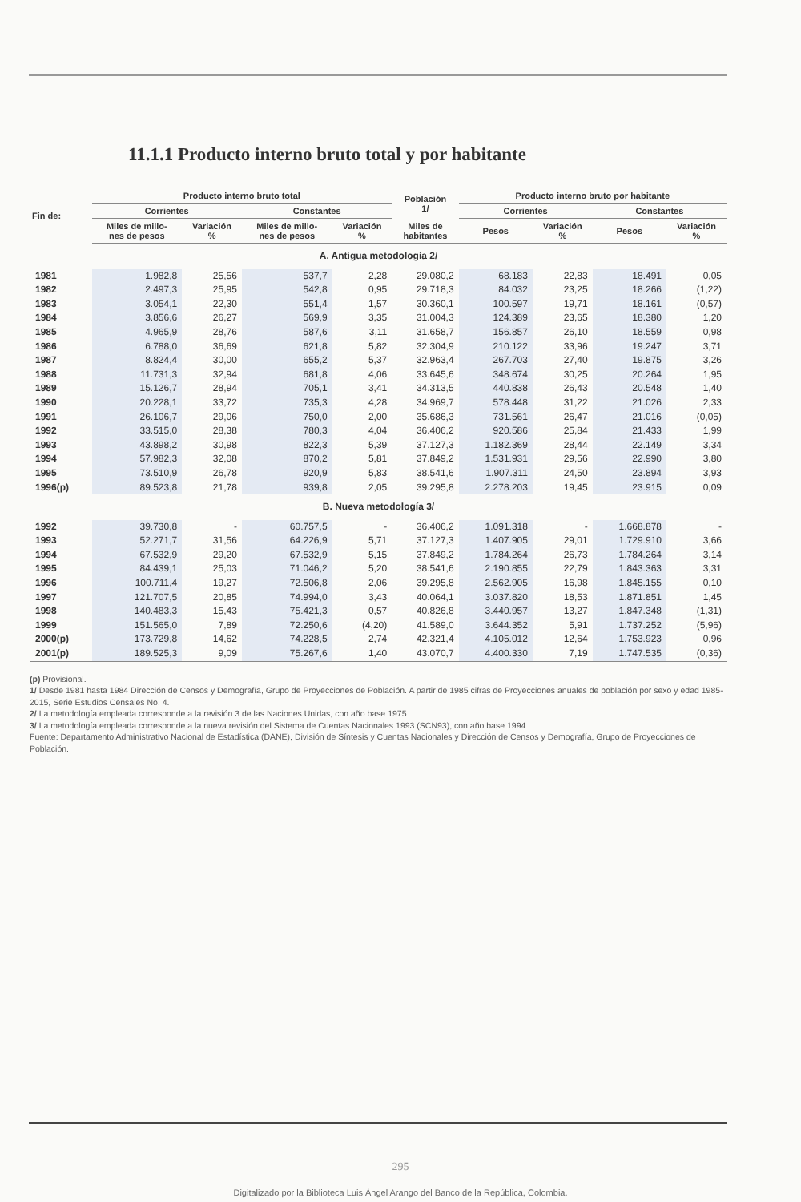11.1.1 Producto interno bruto total y por habitante
| Fin de: | Producto interno bruto total | | | | Población 1/ | Producto interno bruto por habitante | | | |
| --- | --- | --- | --- | --- | --- | --- | --- | --- | --- |
| | Corrientes | | Constantes | | | Corrientes | | Constantes | |
| | Miles de millo- nes de pesos | Variación % | Miles de millo- nes de pesos | Variación % | Miles de habitantes | Pesos | Variación % | Pesos | Variación % |
| A. Antigua metodología 2/ | | | | | | | | | |
| 1981 | 1.982,8 | 25,56 | 537,7 | 2,28 | 29.080,2 | 68.183 | 22,83 | 18.491 | 0,05 |
| 1982 | 2.497,3 | 25,95 | 542,8 | 0,95 | 29.718,3 | 84.032 | 23,25 | 18.266 | (1,22) |
| 1983 | 3.054,1 | 22,30 | 551,4 | 1,57 | 30.360,1 | 100.597 | 19,71 | 18.161 | (0,57) |
| 1984 | 3.856,6 | 26,27 | 569,9 | 3,35 | 31.004,3 | 124.389 | 23,65 | 18.380 | 1,20 |
| 1985 | 4.965,9 | 28,76 | 587,6 | 3,11 | 31.658,7 | 156.857 | 26,10 | 18.559 | 0,98 |
| 1986 | 6.788,0 | 36,69 | 621,8 | 5,82 | 32.304,9 | 210.122 | 33,96 | 19.247 | 3,71 |
| 1987 | 8.824,4 | 30,00 | 655,2 | 5,37 | 32.963,4 | 267.703 | 27,40 | 19.875 | 3,26 |
| 1988 | 11.731,3 | 32,94 | 681,8 | 4,06 | 33.645,6 | 348.674 | 30,25 | 20.264 | 1,95 |
| 1989 | 15.126,7 | 28,94 | 705,1 | 3,41 | 34.313,5 | 440.838 | 26,43 | 20.548 | 1,40 |
| 1990 | 20.228,1 | 33,72 | 735,3 | 4,28 | 34.969,7 | 578.448 | 31,22 | 21.026 | 2,33 |
| 1991 | 26.106,7 | 29,06 | 750,0 | 2,00 | 35.686,3 | 731.561 | 26,47 | 21.016 | (0,05) |
| 1992 | 33.515,0 | 28,38 | 780,3 | 4,04 | 36.406,2 | 920.586 | 25,84 | 21.433 | 1,99 |
| 1993 | 43.898,2 | 30,98 | 822,3 | 5,39 | 37.127,3 | 1.182.369 | 28,44 | 22.149 | 3,34 |
| 1994 | 57.982,3 | 32,08 | 870,2 | 5,81 | 37.849,2 | 1.531.931 | 29,56 | 22.990 | 3,80 |
| 1995 | 73.510,9 | 26,78 | 920,9 | 5,83 | 38.541,6 | 1.907.311 | 24,50 | 23.894 | 3,93 |
| 1996(p) | 89.523,8 | 21,78 | 939,8 | 2,05 | 39.295,8 | 2.278.203 | 19,45 | 23.915 | 0,09 |
| B. Nueva metodología 3/ | | | | | | | | | |
| 1992 | 39.730,8 | - | 60.757,5 | - | 36.406,2 | 1.091.318 | - | 1.668.878 | - |
| 1993 | 52.271,7 | 31,56 | 64.226,9 | 5,71 | 37.127,3 | 1.407.905 | 29,01 | 1.729.910 | 3,66 |
| 1994 | 67.532,9 | 29,20 | 67.532,9 | 5,15 | 37.849,2 | 1.784.264 | 26,73 | 1.784.264 | 3,14 |
| 1995 | 84.439,1 | 25,03 | 71.046,2 | 5,20 | 38.541,6 | 2.190.855 | 22,79 | 1.843.363 | 3,31 |
| 1996 | 100.711,4 | 19,27 | 72.506,8 | 2,06 | 39.295,8 | 2.562.905 | 16,98 | 1.845.155 | 0,10 |
| 1997 | 121.707,5 | 20,85 | 74.994,0 | 3,43 | 40.064,1 | 3.037.820 | 18,53 | 1.871.851 | 1,45 |
| 1998 | 140.483,3 | 15,43 | 75.421,3 | 0,57 | 40.826,8 | 3.440.957 | 13,27 | 1.847.348 | (1,31) |
| 1999 | 151.565,0 | 7,89 | 72.250,6 | (4,20) | 41.589,0 | 3.644.352 | 5,91 | 1.737.252 | (5,96) |
| 2000(p) | 173.729,8 | 14,62 | 74.228,5 | 2,74 | 42.321,4 | 4.105.012 | 12,64 | 1.753.923 | 0,96 |
| 2001(p) | 189.525,3 | 9,09 | 75.267,6 | 1,40 | 43.070,7 | 4.400.330 | 7,19 | 1.747.535 | (0,36) |
(p) Provisional.
1/ Desde 1981 hasta 1984 Dirección de Censos y Demografía, Grupo de Proyecciones de Población. A partir de 1985 cifras de Proyecciones anuales de población por sexo y edad 1985-2015, Serie Estudios Censales No. 4.
2/ La metodología empleada corresponde a la revisión 3 de las Naciones Unidas, con año base 1975.
3/ La metodología empleada corresponde a la nueva revisión del Sistema de Cuentas Nacionales 1993 (SCN93), con año base 1994.
Fuente: Departamento Administrativo Nacional de Estadística (DANE), División de Síntesis y Cuentas Nacionales y Dirección de Censos y Demografía, Grupo de Proyecciones de Población.
295
Digitalizado por la Biblioteca Luis Ángel Arango del Banco de la República, Colombia.